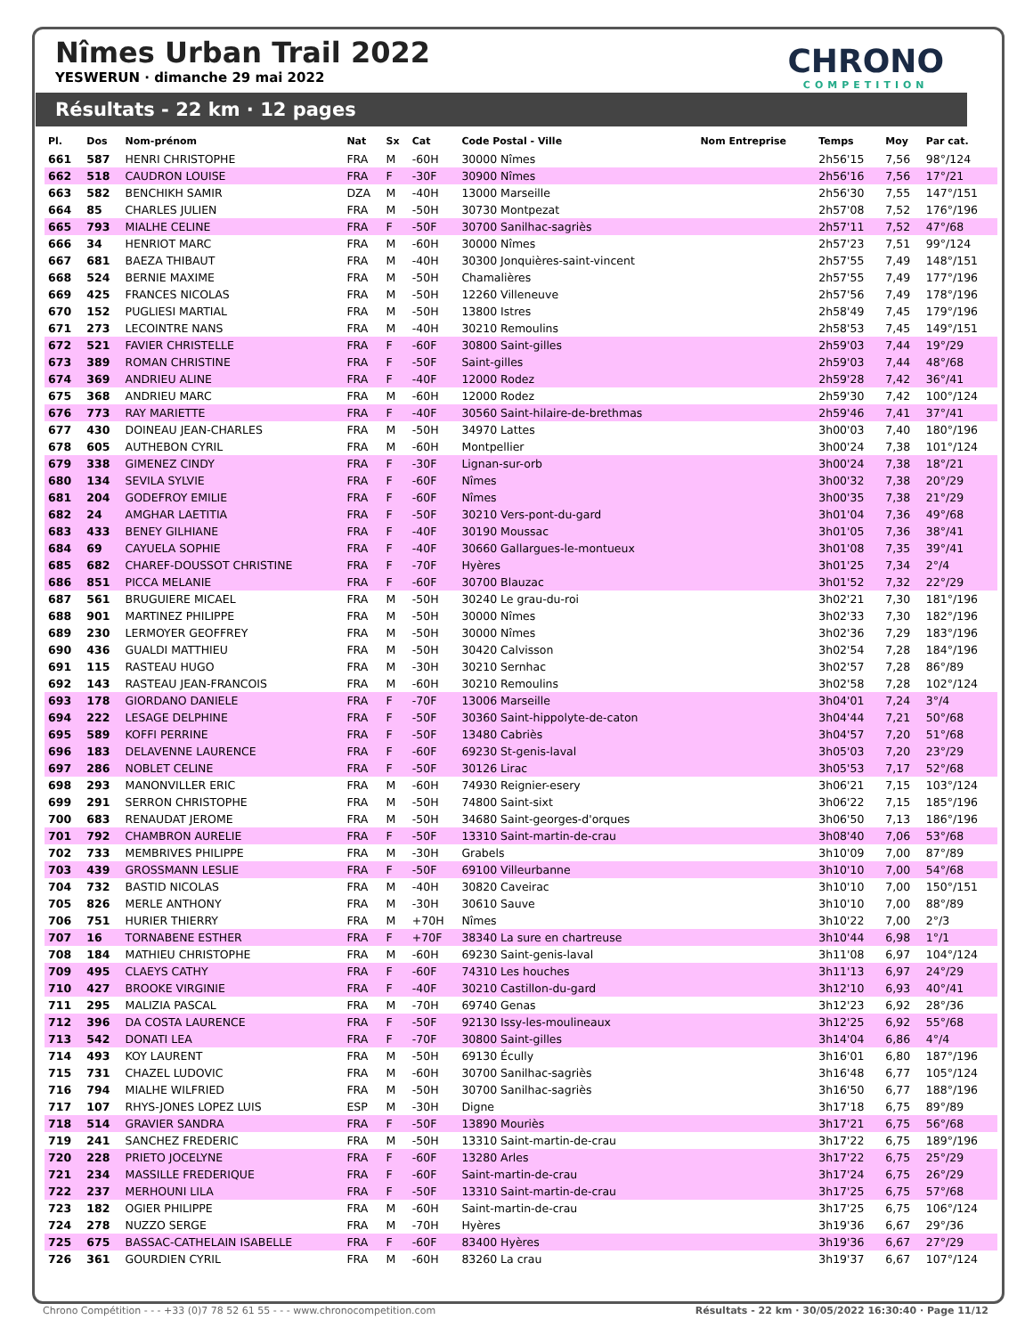Nîmes Urban Trail 2022
YESWERUN · dimanche 29 mai 2022
CHRONO
COMPETITION
Résultats - 22 km · 12 pages
| Pl. | Dos | Nom-prénom | Nat | Sx | Cat | Code Postal - Ville | Nom Entreprise | Temps | Moy | Par cat. |
| --- | --- | --- | --- | --- | --- | --- | --- | --- | --- | --- |
| 661 | 587 | HENRI CHRISTOPHE | FRA | M | -60H | 30000 Nîmes | | 2h56'15 | 7,56 | 98°/124 |
| 662 | 518 | CAUDRON LOUISE | FRA | F | -30F | 30900 Nîmes | | 2h56'16 | 7,56 | 17°/21 |
| 663 | 582 | BENCHIKH SAMIR | DZA | M | -40H | 13000 Marseille | | 2h56'30 | 7,55 | 147°/151 |
| 664 | 85 | CHARLES JULIEN | FRA | M | -50H | 30730 Montpezat | | 2h57'08 | 7,52 | 176°/196 |
| 665 | 793 | MIALHE CELINE | FRA | F | -50F | 30700 Sanilhac-sagriès | | 2h57'11 | 7,52 | 47°/68 |
| 666 | 34 | HENRIOT MARC | FRA | M | -60H | 30000 Nîmes | | 2h57'23 | 7,51 | 99°/124 |
| 667 | 681 | BAEZA THIBAUT | FRA | M | -40H | 30300 Jonquières-saint-vincent | | 2h57'55 | 7,49 | 148°/151 |
| 668 | 524 | BERNIE MAXIME | FRA | M | -50H | Chamalières | | 2h57'55 | 7,49 | 177°/196 |
| 669 | 425 | FRANCES NICOLAS | FRA | M | -50H | 12260 Villeneuve | | 2h57'56 | 7,49 | 178°/196 |
| 670 | 152 | PUGLIESI MARTIAL | FRA | M | -50H | 13800 Istres | | 2h58'49 | 7,45 | 179°/196 |
| 671 | 273 | LECOINTRE NANS | FRA | M | -40H | 30210 Remoulins | | 2h58'53 | 7,45 | 149°/151 |
| 672 | 521 | FAVIER CHRISTELLE | FRA | F | -60F | 30800 Saint-gilles | | 2h59'03 | 7,44 | 19°/29 |
| 673 | 389 | ROMAN CHRISTINE | FRA | F | -50F | Saint-gilles | | 2h59'03 | 7,44 | 48°/68 |
| 674 | 369 | ANDRIEU ALINE | FRA | F | -40F | 12000 Rodez | | 2h59'28 | 7,42 | 36°/41 |
| 675 | 368 | ANDRIEU MARC | FRA | M | -60H | 12000 Rodez | | 2h59'30 | 7,42 | 100°/124 |
| 676 | 773 | RAY MARIETTE | FRA | F | -40F | 30560 Saint-hilaire-de-brethmas | | 2h59'46 | 7,41 | 37°/41 |
| 677 | 430 | DOINEAU JEAN-CHARLES | FRA | M | -50H | 34970 Lattes | | 3h00'03 | 7,40 | 180°/196 |
| 678 | 605 | AUTHEBON CYRIL | FRA | M | -60H | Montpellier | | 3h00'24 | 7,38 | 101°/124 |
| 679 | 338 | GIMENEZ CINDY | FRA | F | -30F | Lignan-sur-orb | | 3h00'24 | 7,38 | 18°/21 |
| 680 | 134 | SEVILA SYLVIE | FRA | F | -60F | Nîmes | | 3h00'32 | 7,38 | 20°/29 |
| 681 | 204 | GODEFROY EMILIE | FRA | F | -60F | Nîmes | | 3h00'35 | 7,38 | 21°/29 |
| 682 | 24 | AMGHAR LAETITIA | FRA | F | -50F | 30210 Vers-pont-du-gard | | 3h01'04 | 7,36 | 49°/68 |
| 683 | 433 | BENEY GILHIANE | FRA | F | -40F | 30190 Moussac | | 3h01'05 | 7,36 | 38°/41 |
| 684 | 69 | CAYUELA SOPHIE | FRA | F | -40F | 30660 Gallargues-le-montueux | | 3h01'08 | 7,35 | 39°/41 |
| 685 | 682 | CHAREF-DOUSSOT CHRISTINE | FRA | F | -70F | Hyères | | 3h01'25 | 7,34 | 2°/4 |
| 686 | 851 | PICCA MELANIE | FRA | F | -60F | 30700 Blauzac | | 3h01'52 | 7,32 | 22°/29 |
| 687 | 561 | BRUGUIERE MICAEL | FRA | M | -50H | 30240 Le grau-du-roi | | 3h02'21 | 7,30 | 181°/196 |
| 688 | 901 | MARTINEZ PHILIPPE | FRA | M | -50H | 30000 Nîmes | | 3h02'33 | 7,30 | 182°/196 |
| 689 | 230 | LERMOYER GEOFFREY | FRA | M | -50H | 30000 Nîmes | | 3h02'36 | 7,29 | 183°/196 |
| 690 | 436 | GUALDI MATTHIEU | FRA | M | -50H | 30420 Calvisson | | 3h02'54 | 7,28 | 184°/196 |
| 691 | 115 | RASTEAU HUGO | FRA | M | -30H | 30210 Sernhac | | 3h02'57 | 7,28 | 86°/89 |
| 692 | 143 | RASTEAU JEAN-FRANCOIS | FRA | M | -60H | 30210 Remoulins | | 3h02'58 | 7,28 | 102°/124 |
| 693 | 178 | GIORDANO DANIELE | FRA | F | -70F | 13006 Marseille | | 3h04'01 | 7,24 | 3°/4 |
| 694 | 222 | LESAGE DELPHINE | FRA | F | -50F | 30360 Saint-hippolyte-de-caton | | 3h04'44 | 7,21 | 50°/68 |
| 695 | 589 | KOFFI PERRINE | FRA | F | -50F | 13480 Cabriès | | 3h04'57 | 7,20 | 51°/68 |
| 696 | 183 | DELAVENNE LAURENCE | FRA | F | -60F | 69230 St-genis-laval | | 3h05'03 | 7,20 | 23°/29 |
| 697 | 286 | NOBLET CELINE | FRA | F | -50F | 30126 Lirac | | 3h05'53 | 7,17 | 52°/68 |
| 698 | 293 | MANONVILLER ERIC | FRA | M | -60H | 74930 Reignier-esery | | 3h06'21 | 7,15 | 103°/124 |
| 699 | 291 | SERRON CHRISTOPHE | FRA | M | -50H | 74800 Saint-sixt | | 3h06'22 | 7,15 | 185°/196 |
| 700 | 683 | RENAUDAT JEROME | FRA | M | -50H | 34680 Saint-georges-d'orques | | 3h06'50 | 7,13 | 186°/196 |
| 701 | 792 | CHAMBRON AURELIE | FRA | F | -50F | 13310 Saint-martin-de-crau | | 3h08'40 | 7,06 | 53°/68 |
| 702 | 733 | MEMBRIVES PHILIPPE | FRA | M | -30H | Grabels | | 3h10'09 | 7,00 | 87°/89 |
| 703 | 439 | GROSSMANN LESLIE | FRA | F | -50F | 69100 Villeurbanne | | 3h10'10 | 7,00 | 54°/68 |
| 704 | 732 | BASTID NICOLAS | FRA | M | -40H | 30820 Caveirac | | 3h10'10 | 7,00 | 150°/151 |
| 705 | 826 | MERLE ANTHONY | FRA | M | -30H | 30610 Sauve | | 3h10'10 | 7,00 | 88°/89 |
| 706 | 751 | HURIER THIERRY | FRA | M | +70H | Nîmes | | 3h10'22 | 7,00 | 2°/3 |
| 707 | 16 | TORNABENE ESTHER | FRA | F | +70F | 38340 La sure en chartreuse | | 3h10'44 | 6,98 | 1°/1 |
| 708 | 184 | MATHIEU CHRISTOPHE | FRA | M | -60H | 69230 Saint-genis-laval | | 3h11'08 | 6,97 | 104°/124 |
| 709 | 495 | CLAEYS CATHY | FRA | F | -60F | 74310 Les houches | | 3h11'13 | 6,97 | 24°/29 |
| 710 | 427 | BROOKE VIRGINIE | FRA | F | -40F | 30210 Castillon-du-gard | | 3h12'10 | 6,93 | 40°/41 |
| 711 | 295 | MALIZIA PASCAL | FRA | M | -70H | 69740 Genas | | 3h12'23 | 6,92 | 28°/36 |
| 712 | 396 | DA COSTA LAURENCE | FRA | F | -50F | 92130 Issy-les-moulineaux | | 3h12'25 | 6,92 | 55°/68 |
| 713 | 542 | DONATI LEA | FRA | F | -70F | 30800 Saint-gilles | | 3h14'04 | 6,86 | 4°/4 |
| 714 | 493 | KOY LAURENT | FRA | M | -50H | 69130 Écully | | 3h16'01 | 6,80 | 187°/196 |
| 715 | 731 | CHAZEL LUDOVIC | FRA | M | -60H | 30700 Sanilhac-sagriès | | 3h16'48 | 6,77 | 105°/124 |
| 716 | 794 | MIALHE WILFRIED | FRA | M | -50H | 30700 Sanilhac-sagriès | | 3h16'50 | 6,77 | 188°/196 |
| 717 | 107 | RHYS-JONES LOPEZ LUIS | ESP | M | -30H | Digne | | 3h17'18 | 6,75 | 89°/89 |
| 718 | 514 | GRAVIER SANDRA | FRA | F | -50F | 13890 Mouriès | | 3h17'21 | 6,75 | 56°/68 |
| 719 | 241 | SANCHEZ FREDERIC | FRA | M | -50H | 13310 Saint-martin-de-crau | | 3h17'22 | 6,75 | 189°/196 |
| 720 | 228 | PRIETO JOCELYNE | FRA | F | -60F | 13280 Arles | | 3h17'22 | 6,75 | 25°/29 |
| 721 | 234 | MASSILLE FREDERIQUE | FRA | F | -60F | Saint-martin-de-crau | | 3h17'24 | 6,75 | 26°/29 |
| 722 | 237 | MERHOUNI LILA | FRA | F | -50F | 13310 Saint-martin-de-crau | | 3h17'25 | 6,75 | 57°/68 |
| 723 | 182 | OGIER PHILIPPE | FRA | M | -60H | Saint-martin-de-crau | | 3h17'25 | 6,75 | 106°/124 |
| 724 | 278 | NUZZO SERGE | FRA | M | -70H | Hyères | | 3h19'36 | 6,67 | 29°/36 |
| 725 | 675 | BASSAC-CATHELAIN ISABELLE | FRA | F | -60F | 83400 Hyères | | 3h19'36 | 6,67 | 27°/29 |
| 726 | 361 | GOURDIEN CYRIL | FRA | M | -60H | 83260 La crau | | 3h19'37 | 6,67 | 107°/124 |
Chrono Compétition - - - +33 (0)7 78 52 61 55 - - - www.chronocompetition.com Résultats - 22 km · 30/05/2022 16:30:40 · Page 11/12